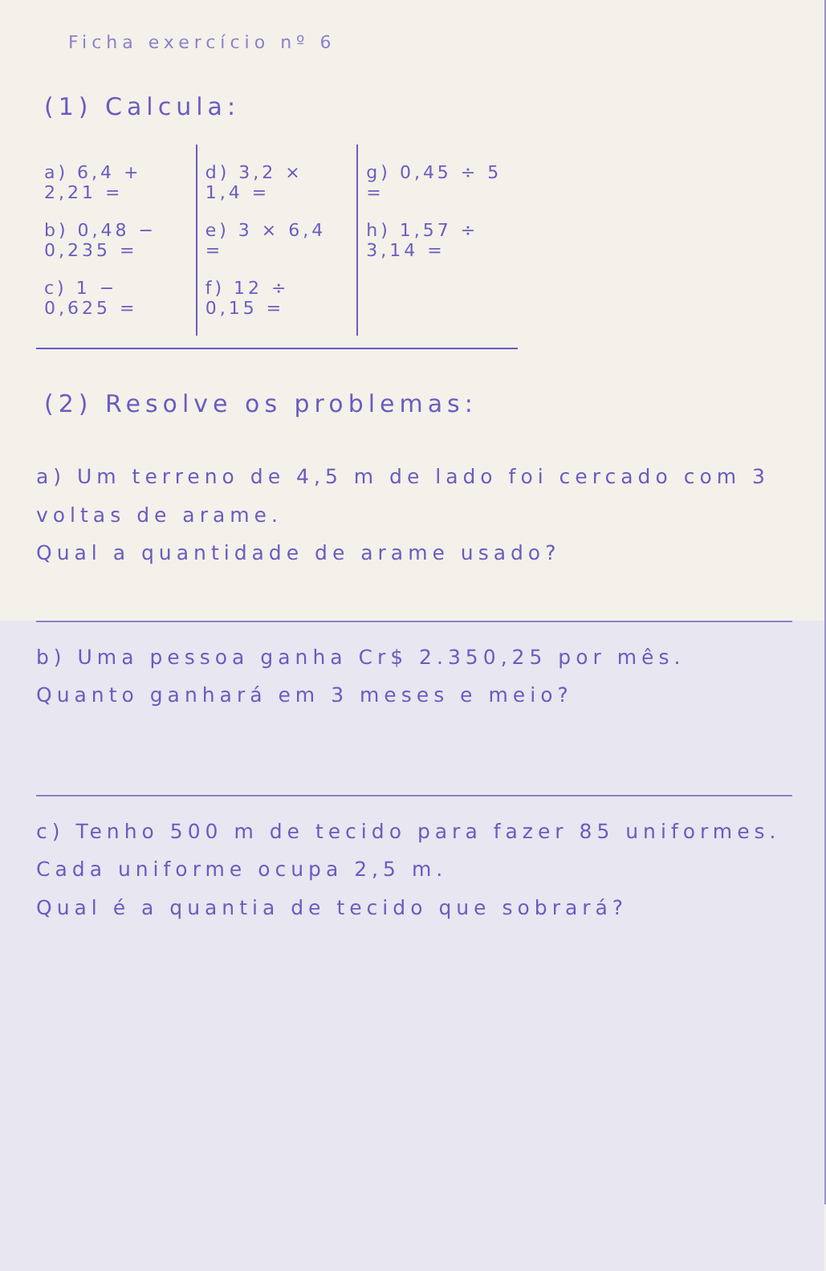Ficha exercício nº 6
(1) Calcula:
a) 6,4 + 2,21 =
b) 0,48 − 0,235 =
c) 1 − 0,625 =
d) 3,2 × 1,4 =
e) 3 × 6,4 =
f) 12 ÷ 0,15 =
g) 0,45 ÷ 5 =
h) 1,57 ÷ 3,14 =
(2) Resolve os problemas:
a) Um terreno de 4,5 m de lado foi cercado com 3 voltas de arame.
Qual a quantidade de arame usado?
b) Uma pessoa ganha Cr$ 2.350,25 por mês.
Quanto ganhará em 3 meses e meio?
c) Tenho 500 m de tecido para fazer 85 uniformes.
Cada uniforme ocupa 2,5 m.
Qual é a quantia de tecido que sobrará?